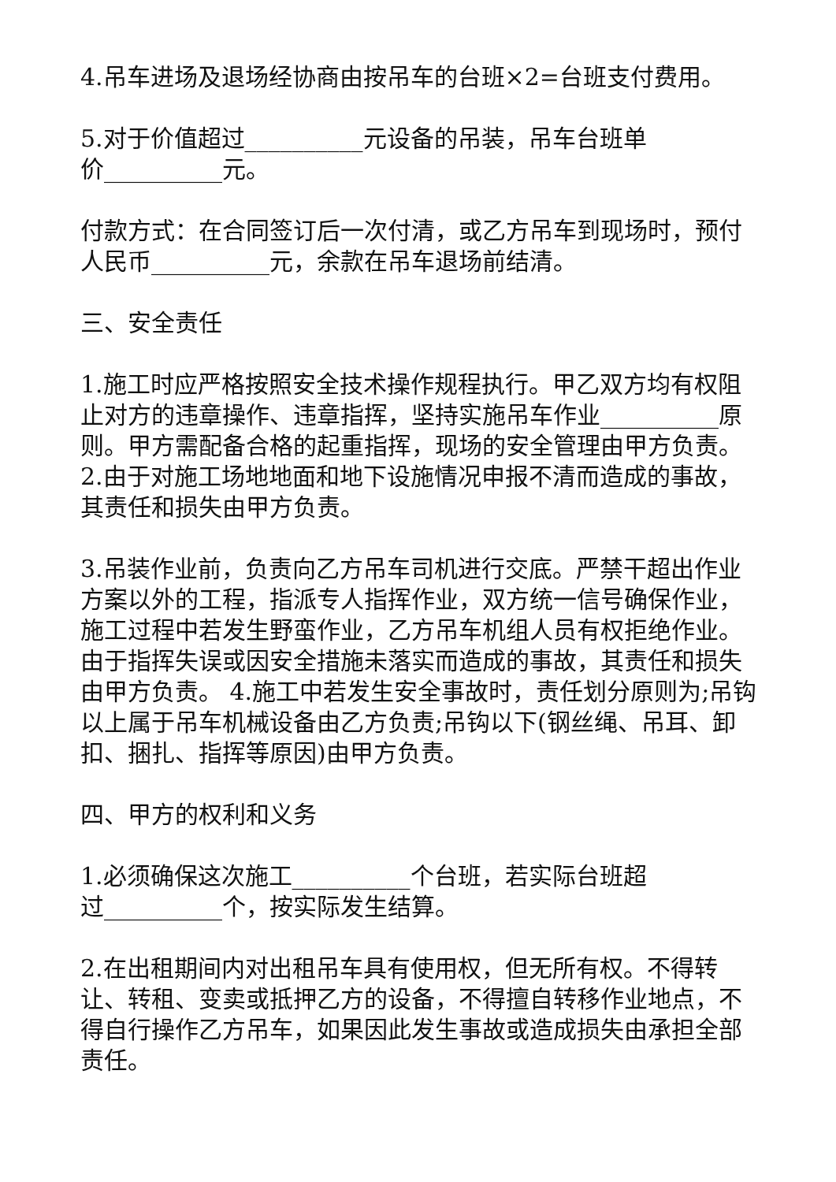4.吊车进场及退场经协商由按吊车的台班×2=台班支付费用。
5.对于价值超过__________元设备的吊装，吊车台班单
价__________元。
付款方式：在合同签订后一次付清，或乙方吊车到现场时，预付人民币__________元，余款在吊车退场前结清。
三、安全责任
1.施工时应严格按照安全技术操作规程执行。甲乙双方均有权阻止对方的违章操作、违章指挥，坚持实施吊车作业__________原则。甲方需配备合格的起重指挥，现场的安全管理由甲方负责。 2.由于对施工场地地面和地下设施情况申报不清而造成的事故，其责任和损失由甲方负责。
3.吊装作业前，负责向乙方吊车司机进行交底。严禁干超出作业方案以外的工程，指派专人指挥作业，双方统一信号确保作业，施工过程中若发生野蛮作业，乙方吊车机组人员有权拒绝作业。由于指挥失误或因安全措施未落实而造成的事故，其责任和损失由甲方负责。 4.施工中若发生安全事故时，责任划分原则为;吊钩以上属于吊车机械设备由乙方负责;吊钩以下(钢丝绳、吊耳、卸扣、捆扎、指挥等原因)由甲方负责。
四、甲方的权利和义务
1.必须确保这次施工__________个台班，若实际台班超
过__________个，按实际发生结算。
2.在出租期间内对出租吊车具有使用权，但无所有权。不得转让、转租、变卖或抵押乙方的设备，不得擅自转移作业地点，不得自行操作乙方吊车，如果因此发生事故或造成损失由承担全部责任。